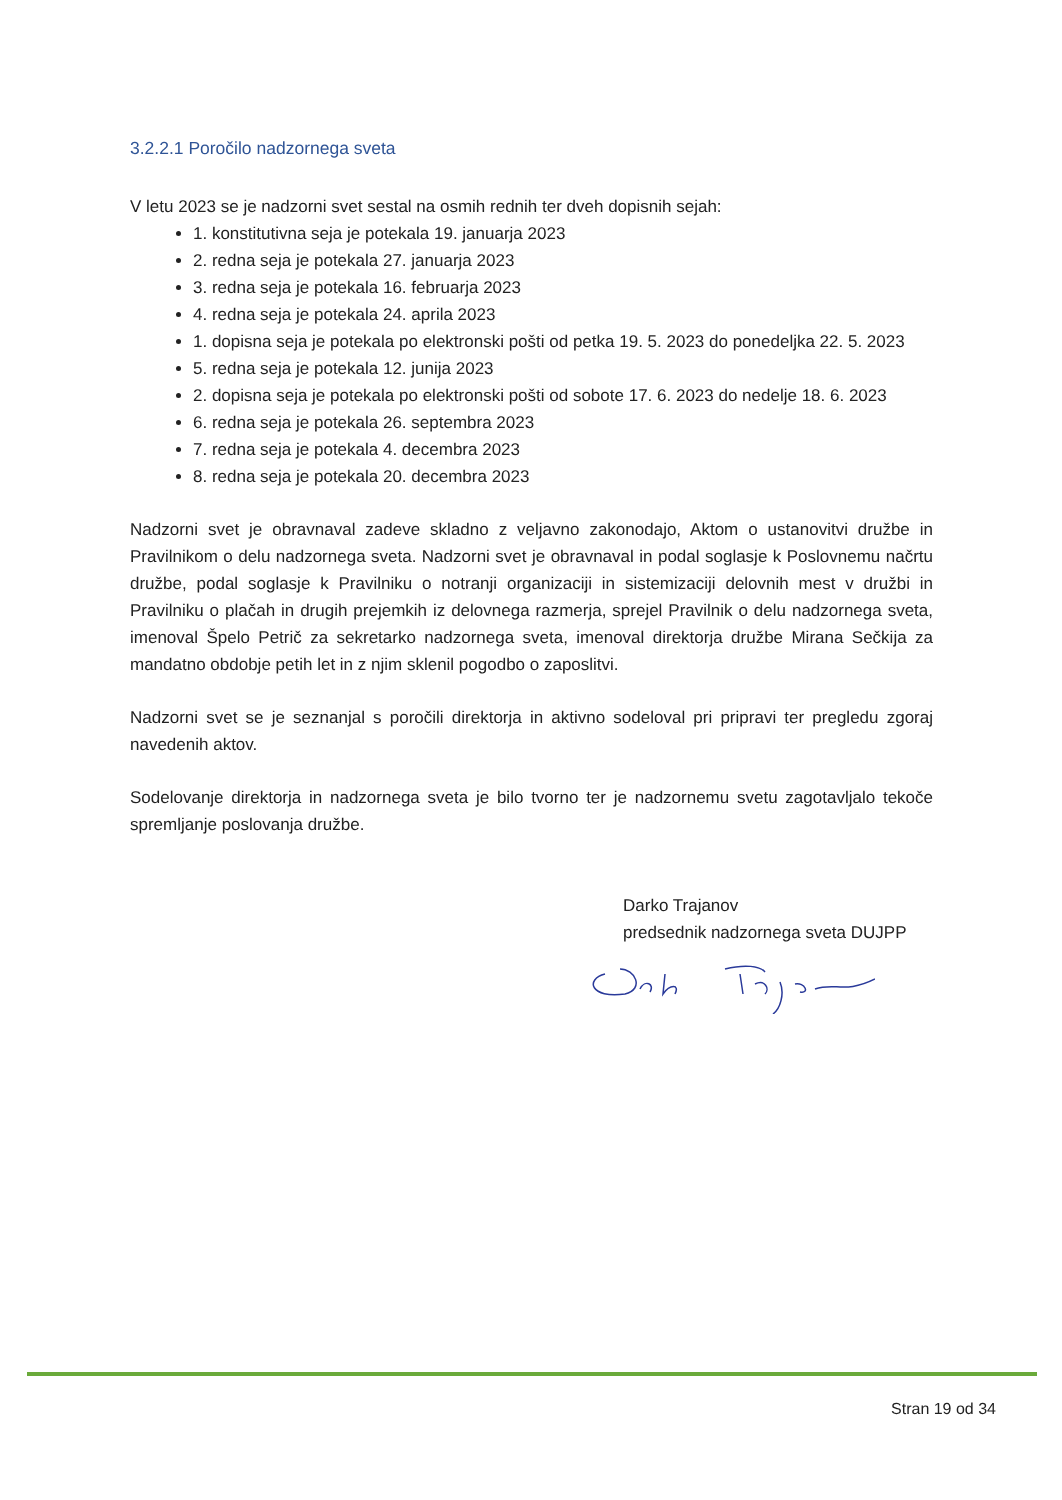3.2.2.1 Poročilo nadzornega sveta
V letu 2023 se je nadzorni svet sestal na osmih rednih ter dveh dopisnih sejah:
1. konstitutivna seja je potekala 19. januarja 2023
2. redna seja je potekala 27. januarja 2023
3. redna seja je potekala 16. februarja 2023
4. redna seja je potekala 24. aprila 2023
1. dopisna seja je potekala po elektronski pošti od petka 19. 5. 2023 do ponedeljka 22. 5. 2023
5. redna seja je potekala 12. junija 2023
2. dopisna seja je potekala po elektronski pošti od sobote 17. 6. 2023 do nedelje 18. 6. 2023
6. redna seja je potekala 26. septembra 2023
7. redna seja je potekala 4. decembra 2023
8. redna seja je potekala 20. decembra 2023
Nadzorni svet je obravnaval zadeve skladno z veljavno zakonodajo, Aktom o ustanovitvi družbe in Pravilnikom o delu nadzornega sveta. Nadzorni svet je obravnaval in podal soglasje k Poslovnemu načrtu družbe, podal soglasje k Pravilniku o notranji organizaciji in sistemizaciji delovnih mest v družbi in Pravilniku o plačah in drugih prejemkih iz delovnega razmerja, sprejel Pravilnik o delu nadzornega sveta, imenoval Špelo Petrič za sekretarko nadzornega sveta, imenoval direktorja družbe Mirana Sečkija za mandatno obdobje petih let in z njim sklenil pogodbo o zaposlitvi.
Nadzorni svet se je seznanjal s poročili direktorja in aktivno sodeloval pri pripravi ter pregledu zgoraj navedenih aktov.
Sodelovanje direktorja in nadzornega sveta je bilo tvorno ter je nadzornemu svetu zagotavljalo tekoče spremljanje poslovanja družbe.
Darko Trajanov
predsednik nadzornega sveta DUJPP
Stran 19 od 34